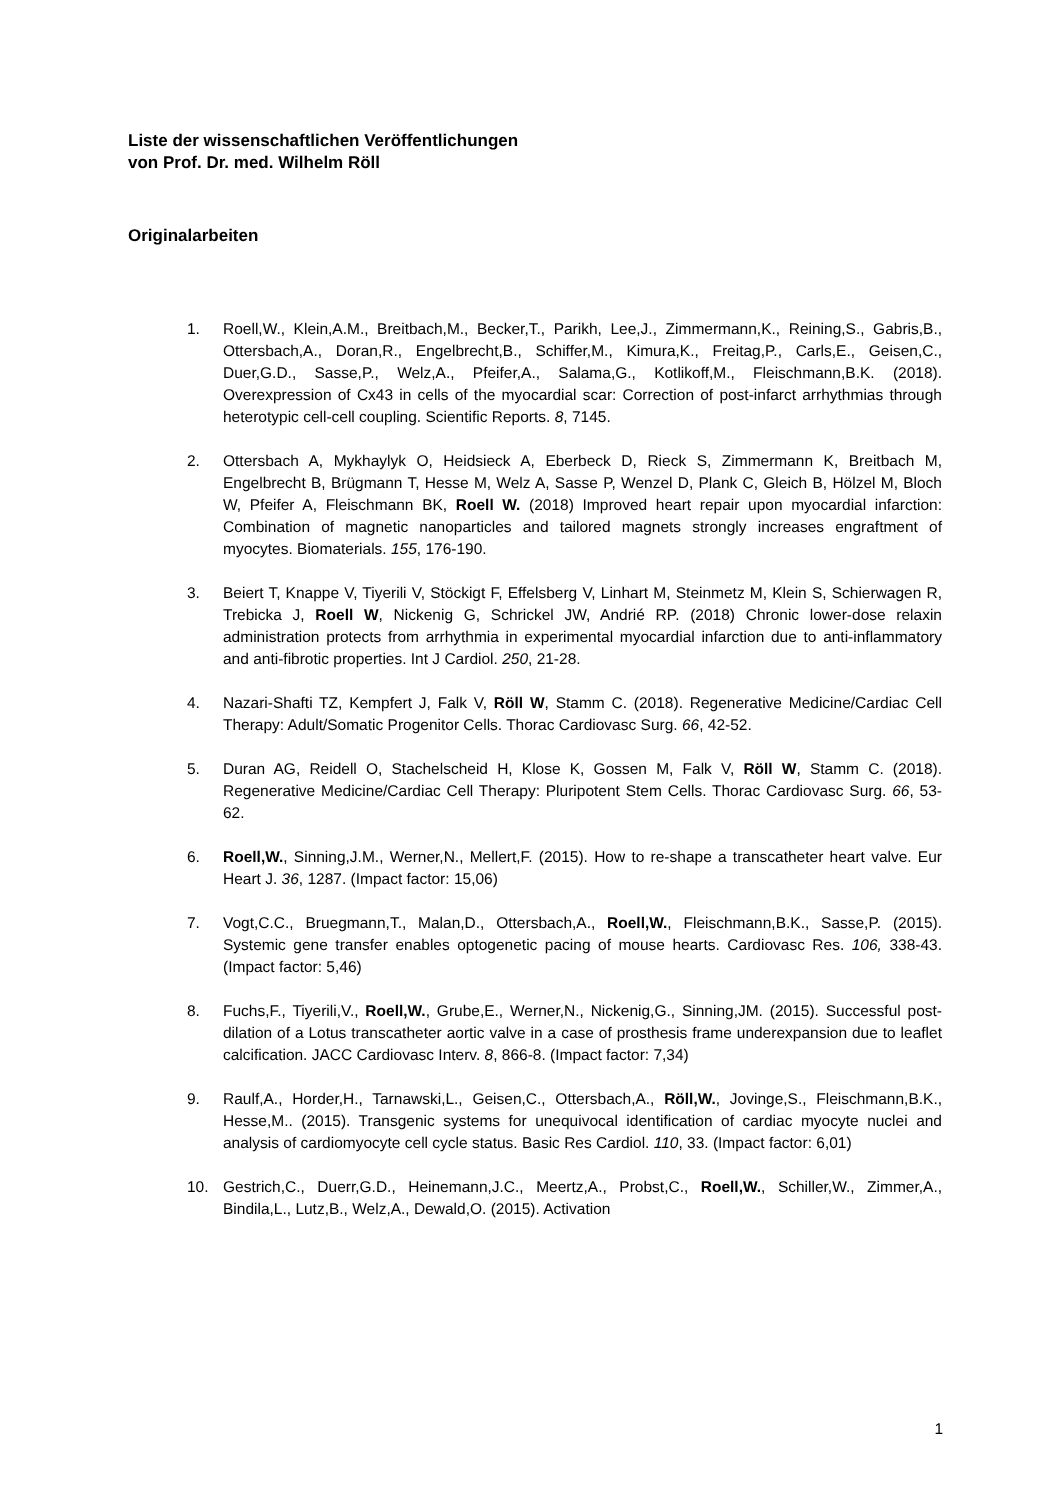Liste der wissenschaftlichen Veröffentlichungen
von Prof. Dr. med. Wilhelm Röll
Originalarbeiten
1. Roell,W., Klein,A.M., Breitbach,M., Becker,T., Parikh, Lee,J., Zimmermann,K., Reining,S., Gabris,B., Ottersbach,A., Doran,R., Engelbrecht,B., Schiffer,M., Kimura,K., Freitag,P., Carls,E., Geisen,C., Duer,G.D., Sasse,P., Welz,A., Pfeifer,A., Salama,G., Kotlikoff,M., Fleischmann,B.K. (2018). Overexpression of Cx43 in cells of the myocardial scar: Correction of post-infarct arrhythmias through heterotypic cell-cell coupling. Scientific Reports. 8, 7145.
2. Ottersbach A, Mykhaylyk O, Heidsieck A, Eberbeck D, Rieck S, Zimmermann K, Breitbach M, Engelbrecht B, Brügmann T, Hesse M, Welz A, Sasse P, Wenzel D, Plank C, Gleich B, Hölzel M, Bloch W, Pfeifer A, Fleischmann BK, Roell W. (2018) Improved heart repair upon myocardial infarction: Combination of magnetic nanoparticles and tailored magnets strongly increases engraftment of myocytes. Biomaterials. 155, 176-190.
3. Beiert T, Knappe V, Tiyerili V, Stöckigt F, Effelsberg V, Linhart M, Steinmetz M, Klein S, Schierwagen R, Trebicka J, Roell W, Nickenig G, Schrickel JW, Andrié RP. (2018) Chronic lower-dose relaxin administration protects from arrhythmia in experimental myocardial infarction due to anti-inflammatory and anti-fibrotic properties. Int J Cardiol. 250, 21-28.
4. Nazari-Shafti TZ, Kempfert J, Falk V, Röll W, Stamm C. (2018). Regenerative Medicine/Cardiac Cell Therapy: Adult/Somatic Progenitor Cells. Thorac Cardiovasc Surg. 66, 42-52.
5. Duran AG, Reidell O, Stachelscheid H, Klose K, Gossen M, Falk V, Röll W, Stamm C. (2018). Regenerative Medicine/Cardiac Cell Therapy: Pluripotent Stem Cells. Thorac Cardiovasc Surg. 66, 53-62.
6. Roell,W., Sinning,J.M., Werner,N., Mellert,F. (2015). How to re-shape a transcatheter heart valve. Eur Heart J. 36, 1287. (Impact factor: 15,06)
7. Vogt,C.C., Bruegmann,T., Malan,D., Ottersbach,A., Roell,W., Fleischmann,B.K., Sasse,P. (2015). Systemic gene transfer enables optogenetic pacing of mouse hearts. Cardiovasc Res. 106, 338-43. (Impact factor: 5,46)
8. Fuchs,F., Tiyerili,V., Roell,W., Grube,E., Werner,N., Nickenig,G., Sinning,JM. (2015). Successful post-dilation of a Lotus transcatheter aortic valve in a case of prosthesis frame underexpansion due to leaflet calcification. JACC Cardiovasc Interv. 8, 866-8. (Impact factor: 7,34)
9. Raulf,A., Horder,H., Tarnawski,L., Geisen,C., Ottersbach,A., Röll,W., Jovinge,S., Fleischmann,B.K., Hesse,M.. (2015). Transgenic systems for unequivocal identification of cardiac myocyte nuclei and analysis of cardiomyocyte cell cycle status. Basic Res Cardiol. 110, 33. (Impact factor: 6,01)
10. Gestrich,C., Duerr,G.D., Heinemann,J.C., Meertz,A., Probst,C., Roell,W., Schiller,W., Zimmer,A., Bindila,L., Lutz,B., Welz,A., Dewald,O. (2015). Activation
1